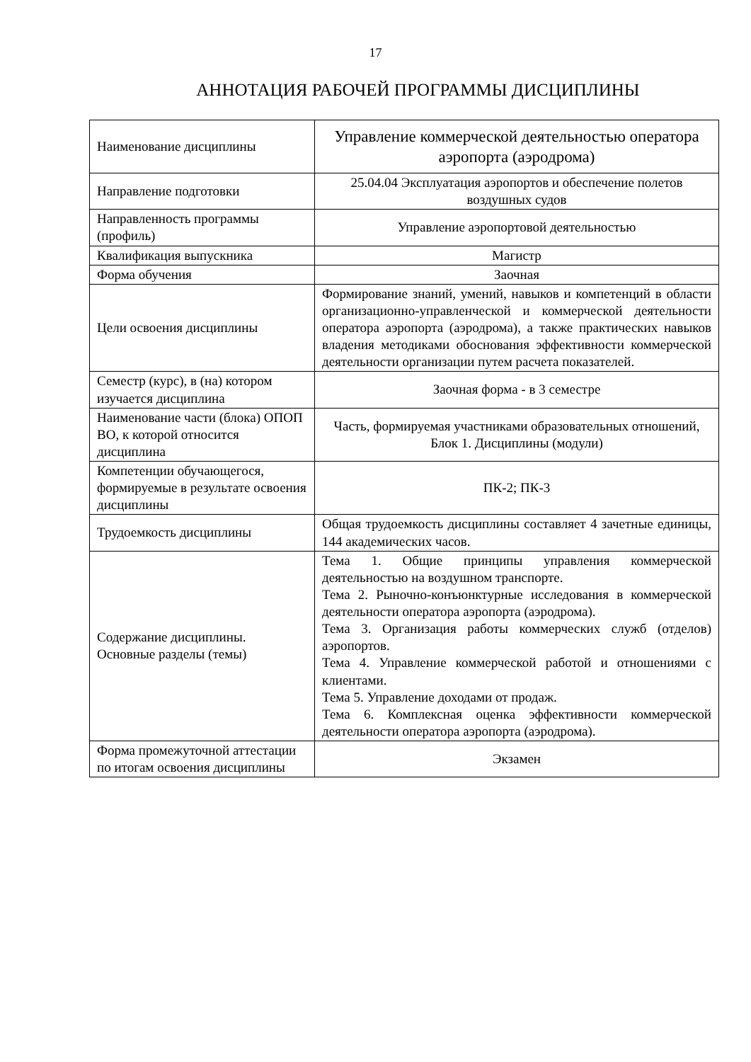17
АННОТАЦИЯ РАБОЧЕЙ ПРОГРАММЫ ДИСЦИПЛИНЫ
| Наименование дисциплины | Управление коммерческой деятельностью оператора аэропорта (аэродрома) |
| Направление подготовки | 25.04.04 Эксплуатация аэропортов и обеспечение полетов воздушных судов |
| Направленность программы (профиль) | Управление аэропортовой деятельностью |
| Квалификация выпускника | Магистр |
| Форма обучения | Заочная |
| Цели освоения дисциплины | Формирование знаний, умений, навыков и компетенций в области организационно-управленческой и коммерческой деятельности оператора аэропорта (аэродрома), а также практических навыков владения методиками обоснования эффективности коммерческой деятельности организации путем расчета показателей. |
| Семестр (курс), в (на) котором изучается дисциплина | Заочная форма - в 3 семестре |
| Наименование части (блока) ОПОП ВО, к которой относится дисциплина | Часть, формируемая участниками образовательных отношений, Блок 1. Дисциплины (модули) |
| Компетенции обучающегося, формируемые в результате освоения дисциплины | ПК-2; ПК-3 |
| Трудоемкость дисциплины | Общая трудоемкость дисциплины составляет 4 зачетные единицы, 144 академических часов. |
| Содержание дисциплины. Основные разделы (темы) | Тема 1. Общие принципы управления коммерческой деятельностью на воздушном транспорте. Тема 2. Рыночно-конъюнктурные исследования в коммерческой деятельности оператора аэропорта (аэродрома). Тема 3. Организация работы коммерческих служб (отделов) аэропортов. Тема 4. Управление коммерческой работой и отношениями с клиентами. Тема 5. Управление доходами от продаж. Тема 6. Комплексная оценка эффективности коммерческой деятельности оператора аэропорта (аэродрома). |
| Форма промежуточной аттестации по итогам освоения дисциплины | Экзамен |